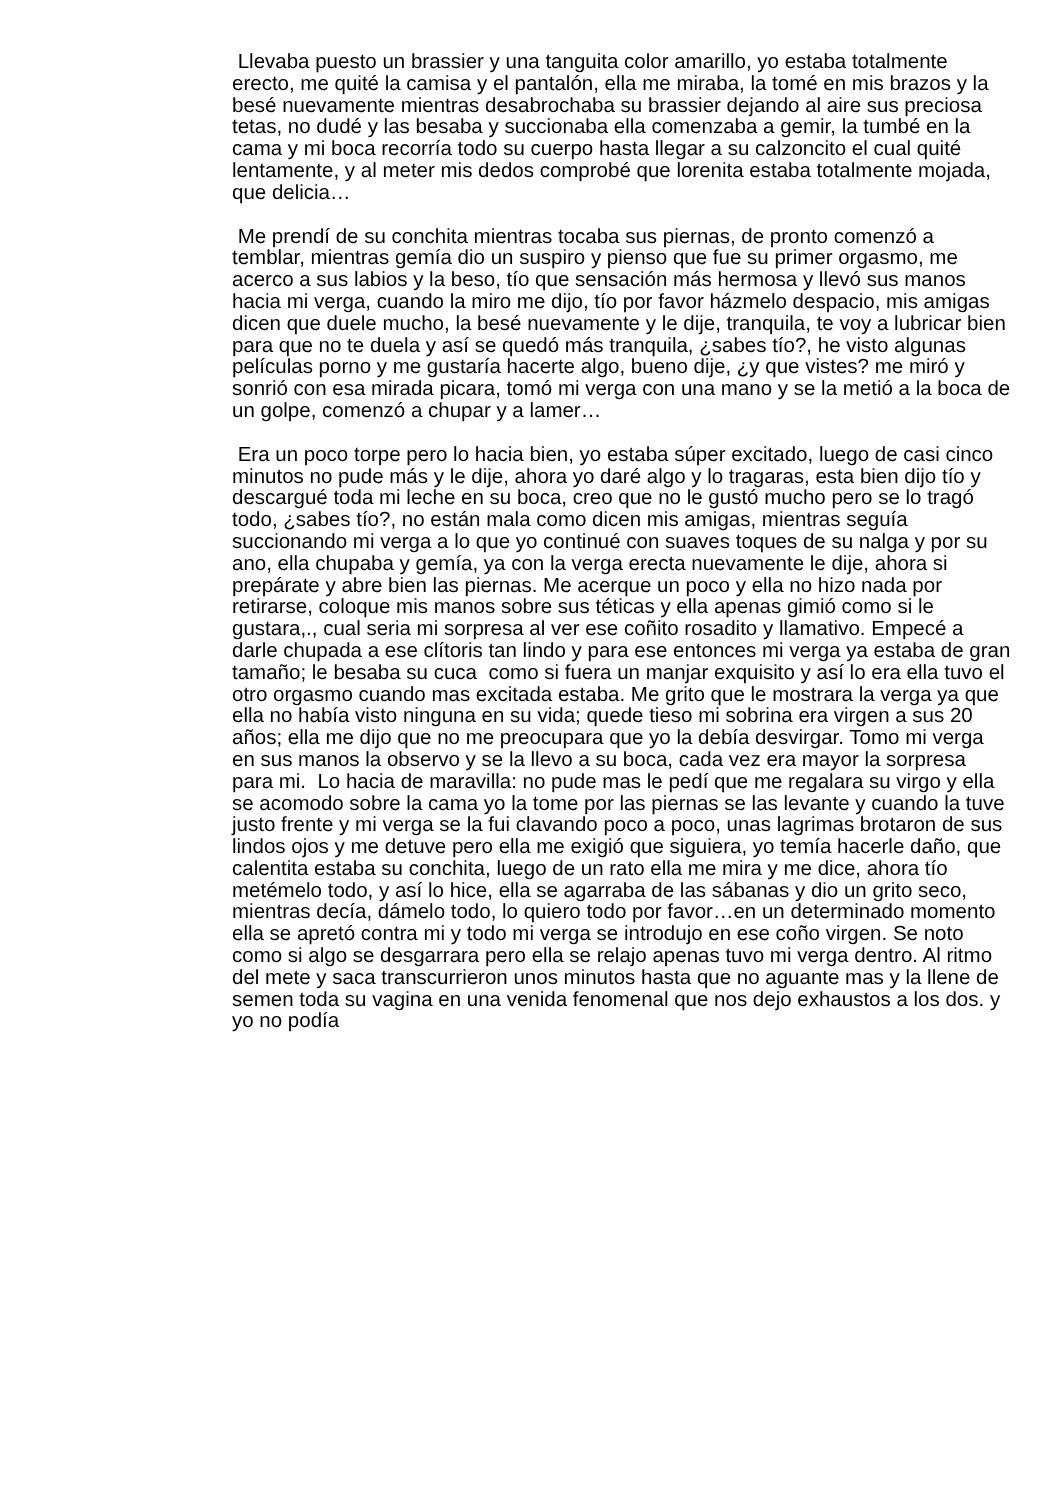Llevaba puesto un brassier y una tanguita color amarillo, yo estaba totalmente erecto, me quité la camisa y el pantalón, ella me miraba, la tomé en mis brazos y la besé nuevamente mientras desabrochaba su brassier dejando al aire sus preciosa tetas, no dudé y las besaba y succionaba ella comenzaba a gemir, la tumbé en la cama y mi boca recorría todo su cuerpo hasta llegar a su calzoncito el cual quité lentamente, y al meter mis dedos comprobé que lorenita estaba totalmente mojada, que delicia…
Me prendí de su conchita mientras tocaba sus piernas, de pronto comenzó a temblar, mientras gemía dio un suspiro y pienso que fue su primer orgasmo, me acerco a sus labios y la beso, tío que sensación más hermosa y llevó sus manos hacia mi verga, cuando la miro me dijo, tío por favor házmelo despacio, mis amigas dicen que duele mucho, la besé nuevamente y le dije, tranquila, te voy a lubricar bien para que no te duela y así se quedó más tranquila, ¿sabes tío?, he visto algunas películas porno y me gustaría hacerte algo, bueno dije, ¿y que vistes? me miró y sonrió con esa mirada picara, tomó mi verga con una mano y se la metió a la boca de un golpe, comenzó a chupar y a lamer…
Era un poco torpe pero lo hacia bien, yo estaba súper excitado, luego de casi cinco minutos no pude más y le dije, ahora yo daré algo y lo tragaras, esta bien dijo tío y descargué toda mi leche en su boca, creo que no le gustó mucho pero se lo tragó todo, ¿sabes tío?, no están mala como dicen mis amigas, mientras seguía succionando mi verga a lo que yo continué con suaves toques de su nalga y por su ano, ella chupaba y gemía, ya con la verga erecta nuevamente le dije, ahora si prepárate y abre bien las piernas. Me acerque un poco y ella no hizo nada por retirarse, coloque mis manos sobre sus téticas y ella apenas gimió como si le gustara,., cual seria mi sorpresa al ver ese coñito rosadito y llamativo. Empecé a darle chupada a ese clítoris tan lindo y para ese entonces mi verga ya estaba de gran tamaño; le besaba su cuca como si fuera un manjar exquisito y así lo era ella tuvo el otro orgasmo cuando mas excitada estaba. Me grito que le mostrara la verga ya que ella no había visto ninguna en su vida; quede tieso mi sobrina era virgen a sus 20 años; ella me dijo que no me preocupara que yo la debía desvirgar. Tomo mi verga en sus manos la observo y se la llevo a su boca, cada vez era mayor la sorpresa para mi. Lo hacia de maravilla: no pude mas le pedí que me regalara su virgo y ella se acomodo sobre la cama yo la tome por las piernas se las levante y cuando la tuve justo frente y mi verga se la fui clavando poco a poco, unas lagrimas brotaron de sus lindos ojos y me detuve pero ella me exigió que siguiera, yo temía hacerle daño, que calentita estaba su conchita, luego de un rato ella me mira y me dice, ahora tío metémelo todo, y así lo hice, ella se agarraba de las sábanas y dio un grito seco, mientras decía, dámelo todo, lo quiero todo por favor…en un determinado momento ella se apretó contra mi y todo mi verga se introdujo en ese coño virgen. Se noto como si algo se desgarrara pero ella se relajo apenas tuvo mi verga dentro. Al ritmo del mete y saca transcurrieron unos minutos hasta que no aguante mas y la llene de semen toda su vagina en una venida fenomenal que nos dejo exhaustos a los dos. y yo no podía